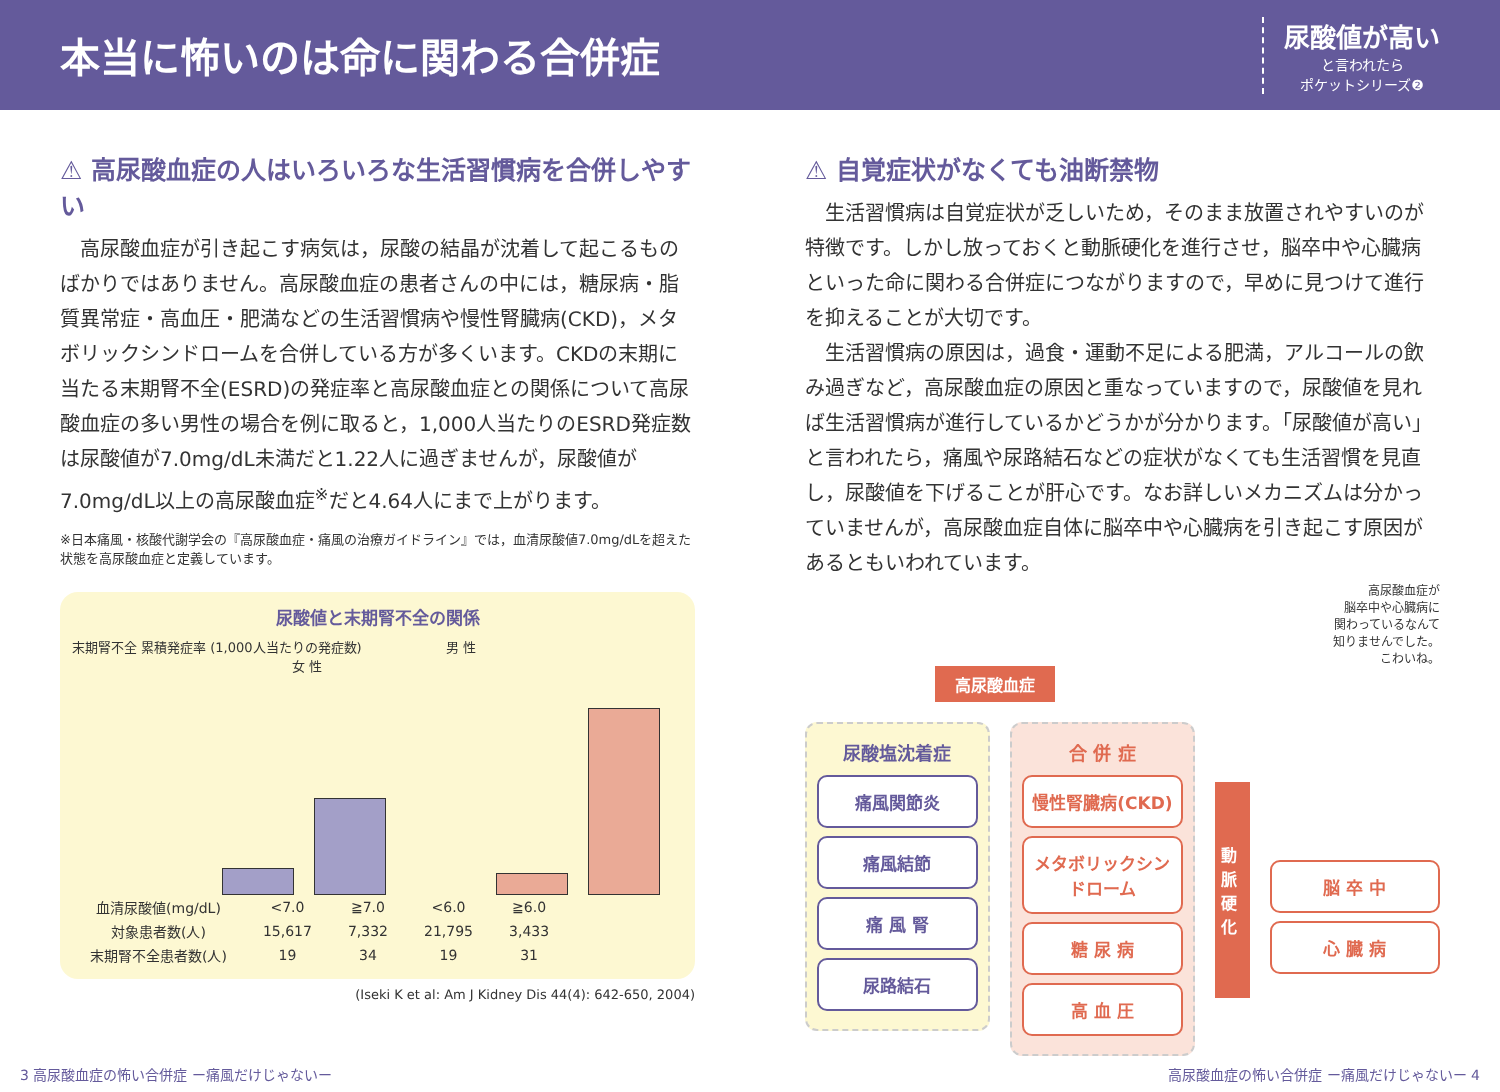本当に怖いのは命に関わる合併症
尿酸値が高い
と言われたら
ポケットシリーズ❷
⚠ 高尿酸血症の人はいろいろな生活習慣病を合併しやすい
高尿酸血症が引き起こす病気は，尿酸の結晶が沈着して起こるものばかりではありません。高尿酸血症の患者さんの中には，糖尿病・脂質異常症・高血圧・肥満などの生活習慣病や慢性腎臓病(CKD)，メタボリックシンドロームを合併している方が多くいます。CKDの末期に当たる末期腎不全(ESRD)の発症率と高尿酸血症との関係について高尿酸血症の多い男性の場合を例に取ると，1,000人当たりのESRD発症数は尿酸値が7.0mg/dL未満だと1.22人に過ぎませんが，尿酸値が7.0mg/dL以上の高尿酸血症<sup>※</sup>だと4.64人にまで上がります。
※日本痛風・核酸代謝学会の『高尿酸血症・痛風の治療ガイドライン』では，血清尿酸値7.0mg/dLを超えた状態を高尿酸血症と定義しています。
尿酸値と末期腎不全の関係
末期腎不全 累積発症率 (1,000人当たりの発症数) 男 性 女 性
| 血清尿酸値(mg/dL) | <7.0 | ≧7.0 | <6.0 | ≧6.0 |
| 対象患者数(人) | 15,617 | 7,332 | 21,795 | 3,433 |
| 末期腎不全患者数(人) | 19 | 34 | 19 | 31 |
(Iseki K et al: Am J Kidney Dis 44(4): 642-650, 2004)
⚠ 自覚症状がなくても油断禁物
生活習慣病は自覚症状が乏しいため，そのまま放置されやすいのが特徴です。しかし放っておくと動脈硬化を進行させ，脳卒中や心臓病といった命に関わる合併症につながりますので，早めに見つけて進行を抑えることが大切です。
生活習慣病の原因は，過食・運動不足による肥満，アルコールの飲み過ぎなど，高尿酸血症の原因と重なっていますので，尿酸値を見れば生活習慣病が進行しているかどうかが分かります。「尿酸値が高い」と言われたら，痛風や尿路結石などの症状がなくても生活習慣を見直し，尿酸値を下げることが肝心です。なお詳しいメカニズムは分かっていませんが，高尿酸血症自体に脳卒中や心臓病を引き起こす原因があるともいわれています。
高尿酸血症が
脳卒中や心臓病に
関わっているなんて
知りませんでした。
こわいね。
高尿酸血症
尿酸塩沈着症
痛風関節炎
痛風結節
痛 風 腎
尿路結石
合 併 症
慢性腎臓病(CKD)
メタボリックシンドローム
糖 尿 病
高 血 圧
動脈硬化
脳 卒 中
心 臓 病
3 高尿酸血症の怖い合併症 ー痛風だけじゃないー 高尿酸血症の怖い合併症 ー痛風だけじゃないー 4